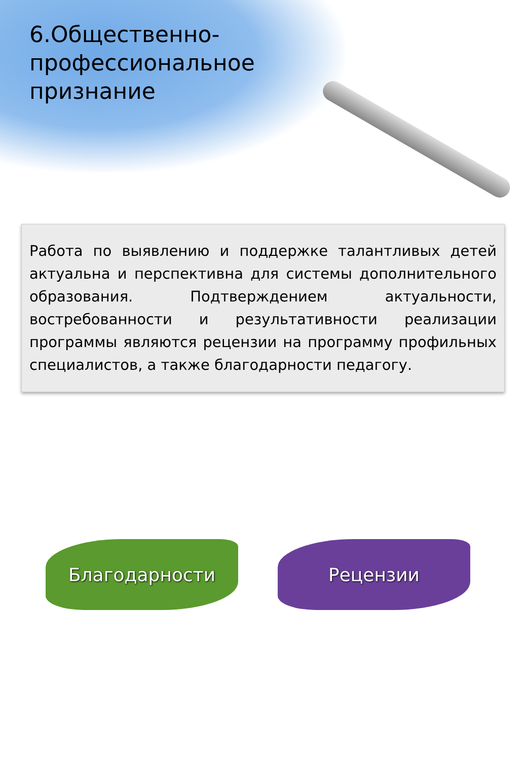6.Общественно-профессиональное признание
Работа по выявлению и поддержке талантливых детей актуальна и перспективна для системы дополнительного образования. Подтверждением актуальности, востребованности и результативности реализации программы являются рецензии на программу профильных специалистов, а также благодарности педагогу.
Благодарности Рецензии